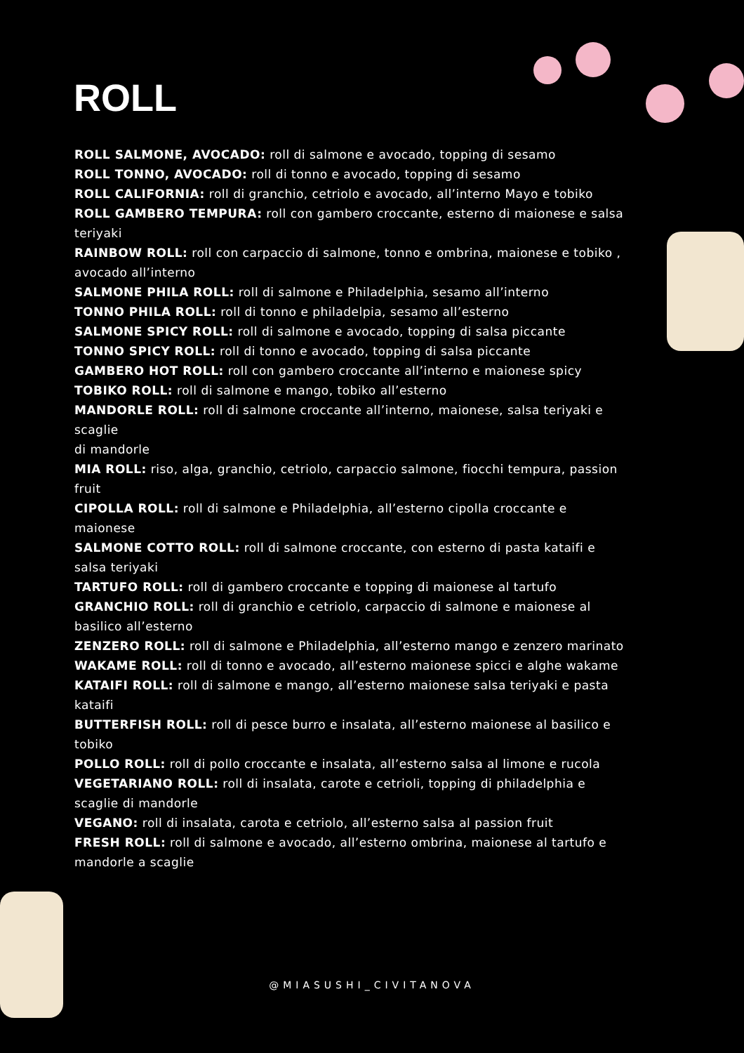ROLL
ROLL SALMONE, AVOCADO: roll di salmone e avocado, topping di sesamo
ROLL TONNO, AVOCADO: roll di tonno e avocado, topping di sesamo
ROLL CALIFORNIA: roll di granchio, cetriolo e avocado, all’interno Mayo e tobiko
ROLL GAMBERO TEMPURA: roll con gambero croccante, esterno di maionese e salsa teriyaki
RAINBOW ROLL: roll con carpaccio di salmone, tonno e ombrina, maionese e tobiko , avocado all’interno
SALMONE PHILA ROLL: roll di salmone e Philadelphia, sesamo all’interno
TONNO PHILA ROLL: roll di tonno e philadelpia, sesamo all’esterno
SALMONE SPICY ROLL: roll di salmone e avocado, topping di salsa piccante
TONNO SPICY ROLL: roll di tonno e avocado, topping di salsa piccante
GAMBERO HOT ROLL: roll con gambero croccante all’interno e maionese spicy
TOBIKO ROLL: roll di salmone e mango, tobiko all’esterno
MANDORLE ROLL: roll di salmone croccante all’interno, maionese, salsa teriyaki e scaglie
di mandorle
MIA ROLL: riso, alga, granchio, cetriolo, carpaccio salmone, fiocchi tempura, passion fruit
CIPOLLA ROLL: roll di salmone e Philadelphia, all’esterno cipolla croccante e maionese
SALMONE COTTO ROLL: roll di salmone croccante, con esterno di pasta kataifi e salsa teriyaki
TARTUFO ROLL: roll di gambero croccante e topping di maionese al tartufo
GRANCHIO ROLL: roll di granchio e cetriolo, carpaccio di salmone e maionese al basilico all’esterno
ZENZERO ROLL: roll di salmone e Philadelphia, all’esterno mango e zenzero marinato
WAKAME ROLL: roll di tonno e avocado, all’esterno maionese spicci e alghe wakame
KATAIFI ROLL: roll di salmone e mango, all’esterno maionese salsa teriyaki e pasta kataifi
BUTTERFISH ROLL: roll di pesce burro e insalata, all’esterno maionese al basilico e tobiko
POLLO ROLL: roll di pollo croccante e insalata, all’esterno salsa al limone e rucola
VEGETARIANO ROLL: roll di insalata, carote e cetrioli, topping di philadelphia e scaglie di mandorle
VEGANO: roll di insalata, carota e cetriolo, all’esterno salsa al passion fruit
FRESH ROLL: roll di salmone e avocado, all’esterno ombrina, maionese al tartufo e mandorle a scaglie
@MIASUSHI_CIVITANOVA